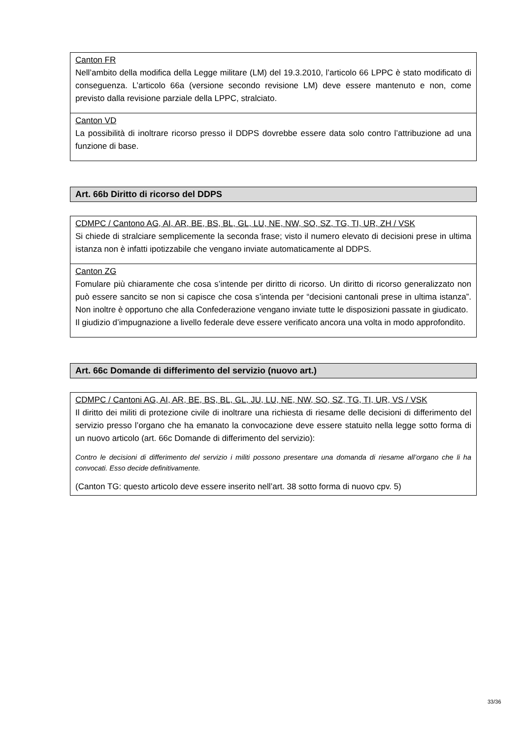Canton FR
Nell’ambito della modifica della Legge militare (LM) del 19.3.2010, l’articolo 66 LPPC è stato modificato di conseguenza. L’articolo 66a (versione secondo revisione LM) deve essere mantenuto e non, come previsto dalla revisione parziale della LPPC, stralciato.
Canton VD
La possibilità di inoltrare ricorso presso il DDPS dovrebbe essere data solo contro l’attribuzione ad una funzione di base.
Art. 66b Diritto di ricorso del DDPS
CDMPC / Cantono AG, AI, AR, BE, BS, BL, GL, LU, NE, NW, SO, SZ, TG, TI, UR, ZH / VSK
Si chiede di stralciare semplicemente la seconda frase; visto il numero elevato di decisioni prese in ultima istanza non è infatti ipotizzabile che vengano inviate automaticamente al DDPS.
Canton ZG
Fomulare più chiaramente che cosa s’intende per diritto di ricorso. Un diritto di ricorso generalizzato non può essere sancito se non si capisce che cosa s’intenda per “decisioni cantonali prese in ultima istanza”. Non inoltre è opportuno che alla Confederazione vengano inviate tutte le disposizioni passate in giudicato.
Il giudizio d’impugnazione a livello federale deve essere verificato ancora una volta in modo approfondito.
Art. 66c Domande di differimento del servizio (nuovo art.)
CDMPC / Cantoni AG, AI, AR, BE, BS, BL, GL, JU, LU, NE, NW, SO, SZ, TG, TI, UR, VS / VSK
Il diritto dei militi di protezione civile di inoltrare una richiesta di riesame delle decisioni di differimento del servizio presso l’organo che ha emanato la convocazione deve essere statuito nella legge sotto forma di un nuovo articolo (art. 66c Domande di differimento del servizio):
Contro le decisioni di differimento del servizio i militi possono presentare una domanda di riesame all’organo che li ha convocati. Esso decide definitivamente.
(Canton TG: questo articolo deve essere inserito nell’art. 38 sotto forma di nuovo cpv. 5)
33/36